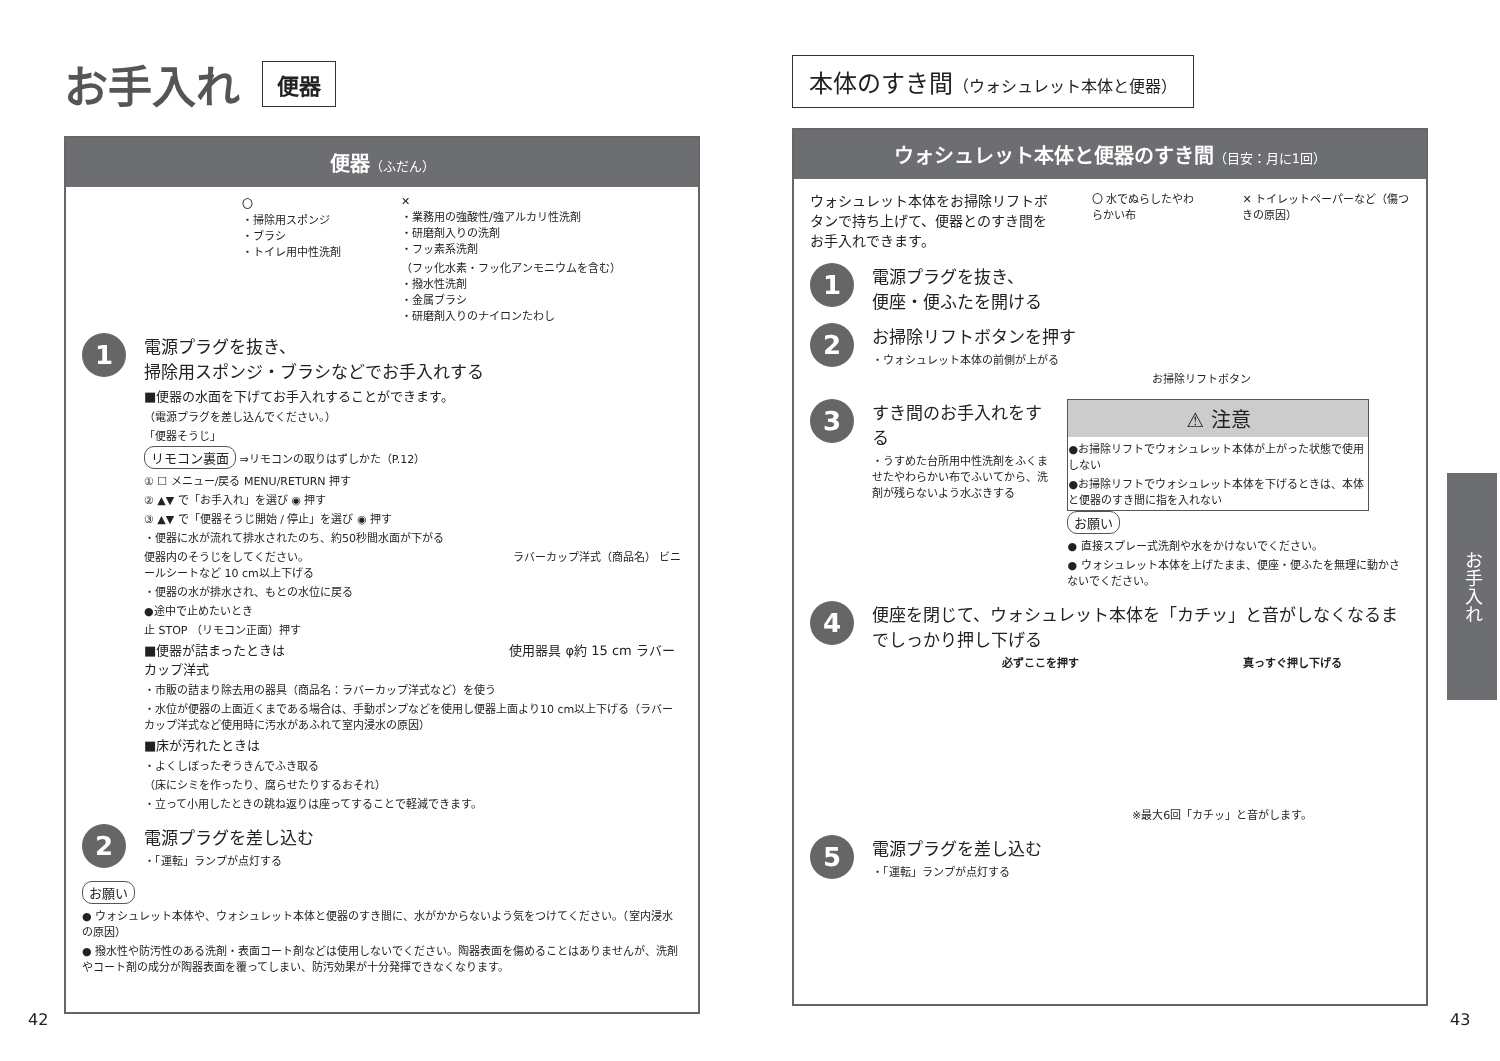お手入れ 便器
便器（ふだん）
〇
・掃除用スポンジ
・ブラシ
・トイレ用中性洗剤
✕
・業務用の強酸性/強アルカリ性洗剤
・研磨剤入りの洗剤
・フッ素系洗剤
（フッ化水素・フッ化アンモニウムを含む）
・撥水性洗剤
・金属ブラシ
・研磨剤入りのナイロンたわし
1
電源プラグを抜き、
掃除用スポンジ・ブラシなどでお手入れする
■便器の水面を下げてお手入れすることができます。
（電源プラグを差し込んでください。）
「便器そうじ」
リモコン裏面 ⇒リモコンの取りはずしかた（P.12）
① ☐ メニュー/戻る MENU/RETURN 押す
② ▲▼ で「お手入れ」を選び ◉ 押す
③ ▲▼ で「便器そうじ開始 / 停止」を選び ◉ 押す
・便器に水が流れて排水されたのち、約50秒間水面が下がる
便器内のそうじをしてください。 ラバーカップ洋式（商品名） ビニールシートなど 10 cm以上下げる
・便器の水が排水され、もとの水位に戻る
●途中で止めたいとき
止 STOP （リモコン正面）押す
■便器が詰まったときは 使用器具 φ約 15 cm ラバーカップ洋式
・市販の詰まり除去用の器具（商品名：ラバーカップ洋式など）を使う
・水位が便器の上面近くまである場合は、手動ポンプなどを使用し便器上面より10 cm以上下げる（ラバーカップ洋式など使用時に汚水があふれて室内浸水の原因）
■床が汚れたときは
・よくしぼったぞうきんでふき取る
（床にシミを作ったり、腐らせたりするおそれ）
・立って小用したときの跳ね返りは座ってすることで軽減できます。
2
電源プラグを差し込む
・「運転」ランプが点灯する
お願い
● ウォシュレット本体や、ウォシュレット本体と便器のすき間に、水がかからないよう気をつけてください。（室内浸水の原因）
● 撥水性や防汚性のある洗剤・表面コート剤などは使用しないでください。陶器表面を傷めることはありませんが、洗剤やコート剤の成分が陶器表面を覆ってしまい、防汚効果が十分発揮できなくなります。
本体のすき間（ウォシュレット本体と便器）
ウォシュレット本体と便器のすき間（目安：月に1回）
ウォシュレット本体をお掃除リフトボタンで持ち上げて、便器とのすき間をお手入れできます。
〇 水でぬらしたやわらかい布 ✕ トイレットペーパーなど（傷つきの原因）
1
電源プラグを抜き、
便座・便ふたを開ける
2
お掃除リフトボタンを押す
・ウォシュレット本体の前側が上がる
お掃除リフトボタン
3
すき間のお手入れをする
・うすめた台所用中性洗剤をふくませたやわらかい布でふいてから、洗剤が残らないよう水ぶきする
⚠ 注意
●お掃除リフトでウォシュレット本体が上がった状態で使用しない
●お掃除リフトでウォシュレット本体を下げるときは、本体と便器のすき間に指を入れない
お願い
● 直接スプレー式洗剤や水をかけないでください。
● ウォシュレット本体を上げたまま、便座・便ふたを無理に動かさないでください。
4
便座を閉じて、ウォシュレット本体を「カチッ」と音がしなくなるまでしっかり押し下げる
必ずここを押す 真っすぐ押し下げる
※最大6回「カチッ」と音がします。
5
電源プラグを差し込む
・「運転」ランプが点灯する
お手入れ
42 43